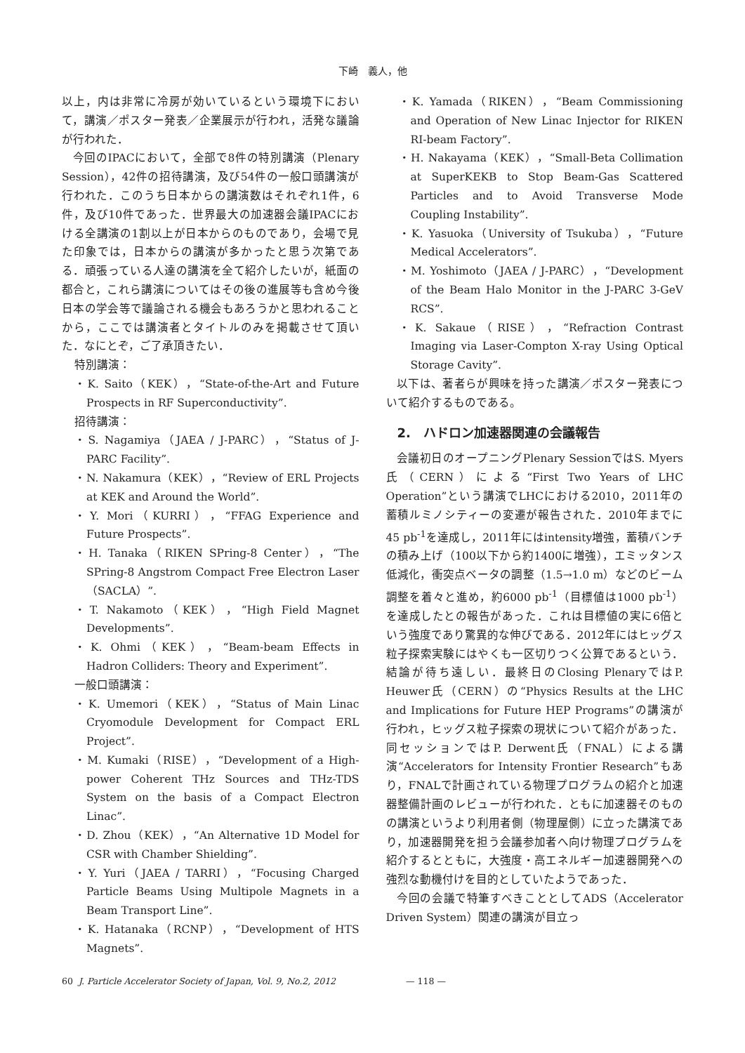下崎　義人，他
以上，内は非常に冷房が効いているという環境下において，講演／ポスター発表／企業展示が行われ，活発な議論が行われた．
今回のIPACにおいて，全部で8件の特別講演（Plenary Session），42件の招待講演，及び54件の一般口頭講演が行われた．このうち日本からの講演数はそれぞれ1件，6件，及び10件であった．世界最大の加速器会議IPACにおける全講演の1割以上が日本からのものであり，会場で見た印象では，日本からの講演が多かったと思う次第である．頑張っている人達の講演を全て紹介したいが，紙面の都合と，これら講演についてはその後の進展等も含め今後日本の学会等で議論される機会もあろうかと思われることから，ここでは講演者とタイトルのみを掲載させて頂いた．なにとぞ，ご了承頂きたい．
特別講演：
・K. Saito（KEK），“State-of-the-Art and Future Prospects in RF Superconductivity”.
招待講演：
・S. Nagamiya（JAEA / J-PARC），“Status of J-PARC Facility”.
・N. Nakamura（KEK），“Review of ERL Projects at KEK and Around the World”.
・Y. Mori（KURRI），“FFAG Experience and Future Prospects”.
・H. Tanaka（RIKEN SPring-8 Center），“The SPring-8 Angstrom Compact Free Electron Laser（SACLA）”.
・T. Nakamoto（KEK），“High Field Magnet Developments”.
・K. Ohmi（KEK），“Beam-beam Effects in Hadron Colliders: Theory and Experiment”.
一般口頭講演：
・K. Umemori（KEK），“Status of Main Linac Cryomodule Development for Compact ERL Project”.
・M. Kumaki（RISE），“Development of a High-power Coherent THz Sources and THz-TDS System on the basis of a Compact Electron Linac”.
・D. Zhou（KEK），“An Alternative 1D Model for CSR with Chamber Shielding”.
・Y. Yuri（JAEA / TARRI），“Focusing Charged Particle Beams Using Multipole Magnets in a Beam Transport Line”.
・K. Hatanaka（RCNP），“Development of HTS Magnets”.
・K. Yamada（RIKEN），“Beam Commissioning and Operation of New Linac Injector for RIKEN RI-beam Factory”.
・H. Nakayama（KEK），“Small-Beta Collimation at SuperKEKB to Stop Beam-Gas Scattered Particles and to Avoid Transverse Mode Coupling Instability”.
・K. Yasuoka（University of Tsukuba），“Future Medical Accelerators”.
・M. Yoshimoto（JAEA / J-PARC），“Development of the Beam Halo Monitor in the J-PARC 3-GeV RCS”.
・K. Sakaue（RISE），“Refraction Contrast Imaging via Laser-Compton X-ray Using Optical Storage Cavity”.
以下は、著者らが興味を持った講演／ポスター発表について紹介するものである。
2.　ハドロン加速器関連の会議報告
会議初日のオープニングPlenary SessionではS. Myers氏（CERN）による“First Two Years of LHC Operation”という講演でLHCにおける2010，2011年の蓄積ルミノシティーの変遷が報告された．2010年までに45 pb<sup>-1</sup>を達成し，2011年にはintensity増強，蓄積バンチの積み上げ（100以下から約1400に増強），エミッタンス低減化，衝突点ベータの調整（1.5→1.0 m）などのビーム調整を着々と進め，約6000 pb<sup>-1</sup>（目標値は1000 pb<sup>-1</sup>）を達成したとの報告があった．これは目標値の実に6倍という強度であり驚異的な伸びである．2012年にはヒッグス粒子探索実験にはやくも一区切りつく公算であるという．結論が待ち遠しい．最終日のClosing PlenaryではP. Heuwer氏（CERN）の“Physics Results at the LHC and Implications for Future HEP Programs”の講演が行われ，ヒッグス粒子探索の現状について紹介があった．同セッションではP. Derwent氏（FNAL）による講演“Accelerators for Intensity Frontier Research”もあり，FNALで計画されている物理プログラムの紹介と加速器整備計画のレビューが行われた．ともに加速器そのものの講演というより利用者側（物理屋側）に立った講演であり，加速器開発を担う会議参加者へ向け物理プログラムを紹介するとともに，大強度・高エネルギー加速器開発への強烈な動機付けを目的としていたようであった．
今回の会議で特筆すべきこととしてADS（Accelerator Driven System）関連の講演が目立っ
60 J. Particle Accelerator Society of Japan, Vol. 9, No.2, 2012 — 118 —